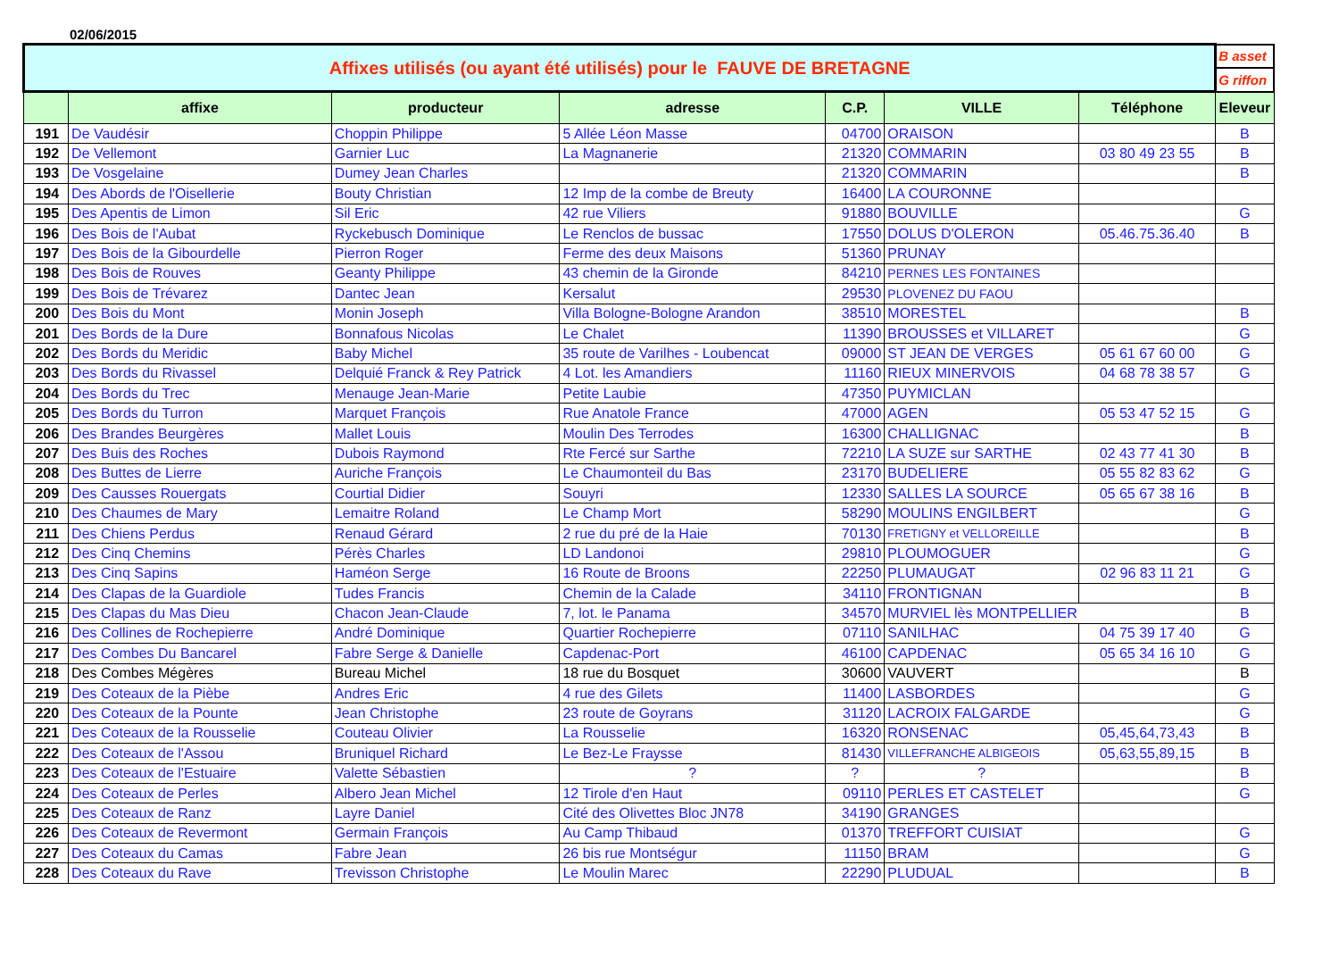02/06/2015
| Affixes utilisés (ou ayant été utilisés) pour le FAUVE DE BRETAGNE | | | | | | | B asset |
| | | | | | | | G riffon |
| | affixe | producteur | adresse | C.P. | VILLE | Téléphone | Eleveur |
| 191 | De Vaudésir | Choppin Philippe | 5 Allée Léon Masse | 04700 | ORAISON | | B |
| 192 | De Vellemont | Garnier Luc | La Magnanerie | 21320 | COMMARIN | 03 80 49 23 55 | B |
| 193 | De Vosgelaine | Dumey Jean Charles | | 21320 | COMMARIN | | B |
| 194 | Des Abords de l'Oisellerie | Bouty Christian | 12 Imp de la combe de Breuty | 16400 | LA COURONNE | | |
| 195 | Des Apentis de Limon | Sil Eric | 42 rue Viliers | 91880 | BOUVILLE | | G |
| 196 | Des Bois de l'Aubat | Ryckebusch Dominique | Le Renclos de bussac | 17550 | DOLUS D'OLERON | 05.46.75.36.40 | B |
| 197 | Des Bois de la Gibourdelle | Pierron Roger | Ferme des deux Maisons | 51360 | PRUNAY | | |
| 198 | Des Bois de Rouves | Geanty Philippe | 43 chemin de la Gironde | 84210 | PERNES LES FONTAINES | | |
| 199 | Des Bois de Trévarez | Dantec Jean | Kersalut | 29530 | PLOVENEZ DU FAOU | | |
| 200 | Des Bois du Mont | Monin Joseph | Villa Bologne-Bologne Arandon | 38510 | MORESTEL | | B |
| 201 | Des Bords de la Dure | Bonnafous Nicolas | Le Chalet | 11390 | BROUSSES et VILLARET | | G |
| 202 | Des Bords du Meridic | Baby Michel | 35 route de Varilhes - Loubencat | 09000 | ST JEAN DE VERGES | 05 61 67 60 00 | G |
| 203 | Des Bords du Rivassel | Delquié Franck & Rey Patrick | 4 Lot. les Amandiers | 11160 | RIEUX MINERVOIS | 04 68 78 38 57 | G |
| 204 | Des Bords du Trec | Menauge Jean-Marie | Petite Laubie | 47350 | PUYMICLAN | | |
| 205 | Des Bords du Turron | Marquet François | Rue Anatole France | 47000 | AGEN | 05 53 47 52 15 | G |
| 206 | Des Brandes Beurgères | Mallet Louis | Moulin Des Terrodes | 16300 | CHALLIGNAC | | B |
| 207 | Des Buis des Roches | Dubois Raymond | Rte Fercé sur Sarthe | 72210 | LA SUZE sur SARTHE | 02 43 77 41 30 | B |
| 208 | Des Buttes de Lierre | Auriche François | Le Chaumonteil du Bas | 23170 | BUDELIERE | 05 55 82 83 62 | G |
| 209 | Des Causses Rouergats | Courtial Didier | Souyri | 12330 | SALLES LA SOURCE | 05 65 67 38 16 | B |
| 210 | Des Chaumes de Mary | Lemaitre Roland | Le Champ Mort | 58290 | MOULINS ENGILBERT | | G |
| 211 | Des Chiens Perdus | Renaud Gérard | 2 rue du pré de la Haie | 70130 | FRETIGNY et VELLOREILLE | | B |
| 212 | Des Cinq Chemins | Pérès Charles | LD Landonoi | 29810 | PLOUMOGUER | | G |
| 213 | Des Cinq Sapins | Haméon Serge | 16 Route de Broons | 22250 | PLUMAUGAT | 02 96 83 11 21 | G |
| 214 | Des Clapas de la Guardiole | Tudes Francis | Chemin de la Calade | 34110 | FRONTIGNAN | | B |
| 215 | Des Clapas du Mas Dieu | Chacon Jean-Claude | 7, lot. le Panama | 34570 | MURVIEL lès MONTPELLIER | | B |
| 216 | Des Collines de Rochepierre | André Dominique | Quartier Rochepierre | 07110 | SANILHAC | 04 75 39 17 40 | G |
| 217 | Des Combes Du Bancarel | Fabre Serge & Danielle | Capdenac-Port | 46100 | CAPDENAC | 05 65 34 16 10 | G |
| 218 | Des Combes Mégères | Bureau Michel | 18 rue du Bosquet | 30600 | VAUVERT | | B |
| 219 | Des Coteaux de la Pièbe | Andres Eric | 4 rue des Gilets | 11400 | LASBORDES | | G |
| 220 | Des Coteaux de la Pounte | Jean Christophe | 23 route de Goyrans | 31120 | LACROIX FALGARDE | | G |
| 221 | Des Coteaux de la Rousselie | Couteau Olivier | La Rousselie | 16320 | RONSENAC | 05,45,64,73,43 | B |
| 222 | Des Coteaux de l'Assou | Bruniquel Richard | Le Bez-Le Fraysse | 81430 | VILLEFRANCHE ALBIGEOIS | 05,63,55,89,15 | B |
| 223 | Des Coteaux de l'Estuaire | Valette Sébastien | ? | ? | ? | | B |
| 224 | Des Coteaux de Perles | Albero Jean Michel | 12 Tirole d'en Haut | 09110 | PERLES ET CASTELET | | G |
| 225 | Des Coteaux de Ranz | Layre Daniel | Cité des Olivettes Bloc JN78 | 34190 | GRANGES | | |
| 226 | Des Coteaux de Revermont | Germain François | Au Camp Thibaud | 01370 | TREFFORT CUISIAT | | G |
| 227 | Des Coteaux du Camas | Fabre Jean | 26 bis rue Montségur | 11150 | BRAM | | G |
| 228 | Des Coteaux du Rave | Trevisson Christophe | Le Moulin Marec | 22290 | PLUDUAL | | B |